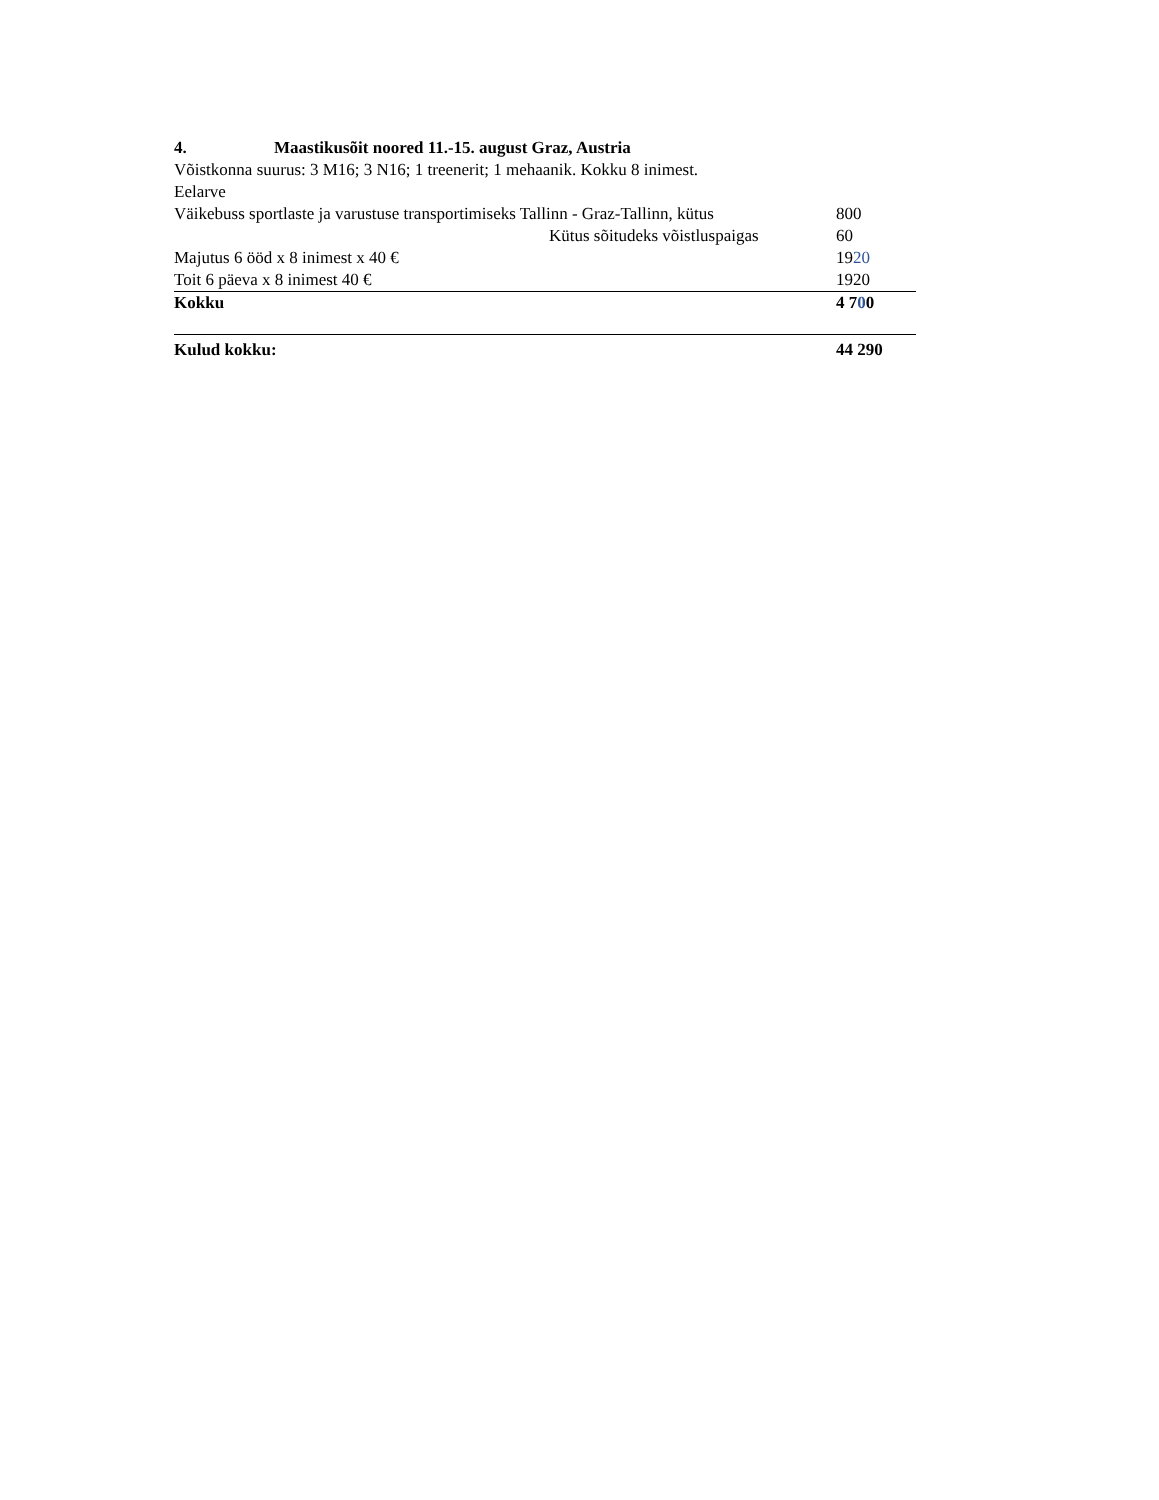4. Maastikusõit noored 11.-15. august Graz, Austria
Võistkonna suurus: 3 M16; 3 N16; 1 treenerit; 1 mehaanik. Kokku 8 inimest.
Eelarve
| Väikebuss sportlaste ja varustuse transportimiseks Tallinn - Graz-Tallinn, kütus | 800 |
| Kütus sõitudeks võistluspaigas | 60 |
| Majutus 6 ööd x 8 inimest x 40 € | 19 20 |
| Toit 6 päeva x 8 inimest 40 € | 1920 |
| Kokku | 4 7 0 0 |
| Kulud kokku: | 44 290 |